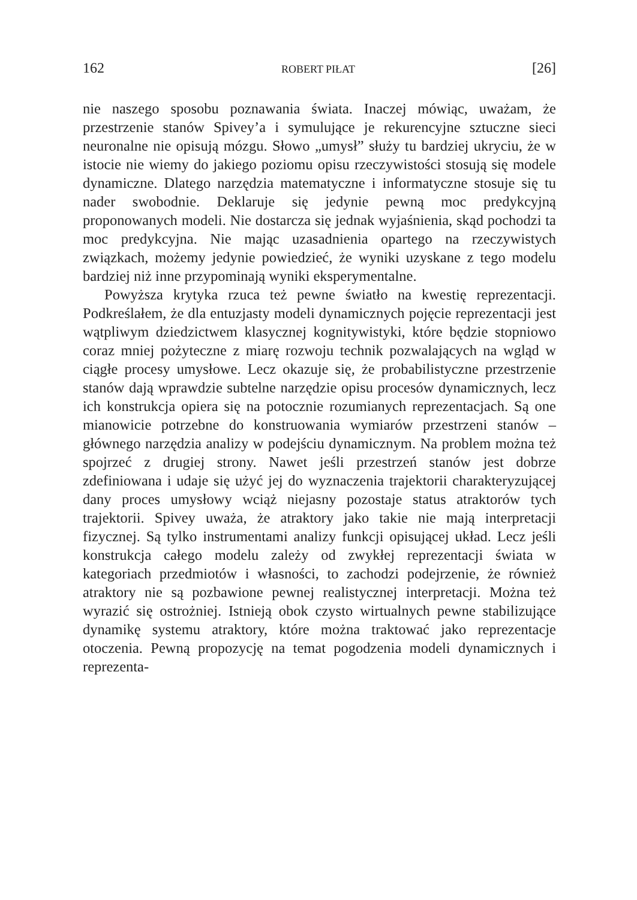162 ROBERT PIŁAT [26]
nie naszego sposobu poznawania świata. Inaczej mówiąc, uważam, że przestrzenie stanów Spivey’a i symulujące je rekurencyjne sztuczne sieci neuronalne nie opisują mózgu. Słowo „umysł” służy tu bardziej ukryciu, że w istocie nie wiemy do jakiego poziomu opisu rzeczywistości stosują się modele dynamiczne. Dlatego narzędzia matematyczne i informatyczne stosuje się tu nader swobodnie. Deklaruje się jedynie pewną moc predykcyjną proponowanych modeli. Nie dostarcza się jednak wyjaśnienia, skąd pochodzi ta moc predykcyjna. Nie mając uzasadnienia opartego na rzeczywistych związkach, możemy jedynie powiedzieć, że wyniki uzyskane z tego modelu bardziej niż inne przypominają wyniki eksperymentalne.
Powyższa krytyka rzuca też pewne światło na kwestię reprezentacji. Podkreślałem, że dla entuzjasty modeli dynamicznych pojęcie reprezentacji jest wątpliwym dziedzictwem klasycznej kognitywistyki, które będzie stopniowo coraz mniej pożyteczne z miarę rozwoju technik pozwalających na wgląd w ciągłe procesy umysłowe. Lecz okazuje się, że probabilistyczne przestrzenie stanów dają wprawdzie subtelne narzędzie opisu procesów dynamicznych, lecz ich konstrukcja opiera się na potocznie rozumianych reprezentacjach. Są one mianowicie potrzebne do konstruowania wymiarów przestrzeni stanów – głównego narzędzia analizy w podejściu dynamicznym. Na problem można też spojrzeć z drugiej strony. Nawet jeśli przestrzeń stanów jest dobrze zdefiniowana i udaje się użyć jej do wyznaczenia trajektorii charakteryzującej dany proces umysłowy wciąż niejasny pozostaje status atraktorów tych trajektorii. Spivey uważa, że atraktory jako takie nie mają interpretacji fizycznej. Są tylko instrumentami analizy funkcji opisującej układ. Lecz jeśli konstrukcja całego modelu zależy od zwykłej reprezentacji świata w kategoriach przedmiotów i własności, to zachodzi podejrzenie, że również atraktory nie są pozbawione pewnej realistycznej interpretacji. Można też wyrazić się ostrożniej. Istnieją obok czysto wirtualnych pewne stabilizujące dynamikę systemu atraktory, które można traktować jako reprezentacje otoczenia. Pewną propozycję na temat pogodzenia modeli dynamicznych i reprezenta-